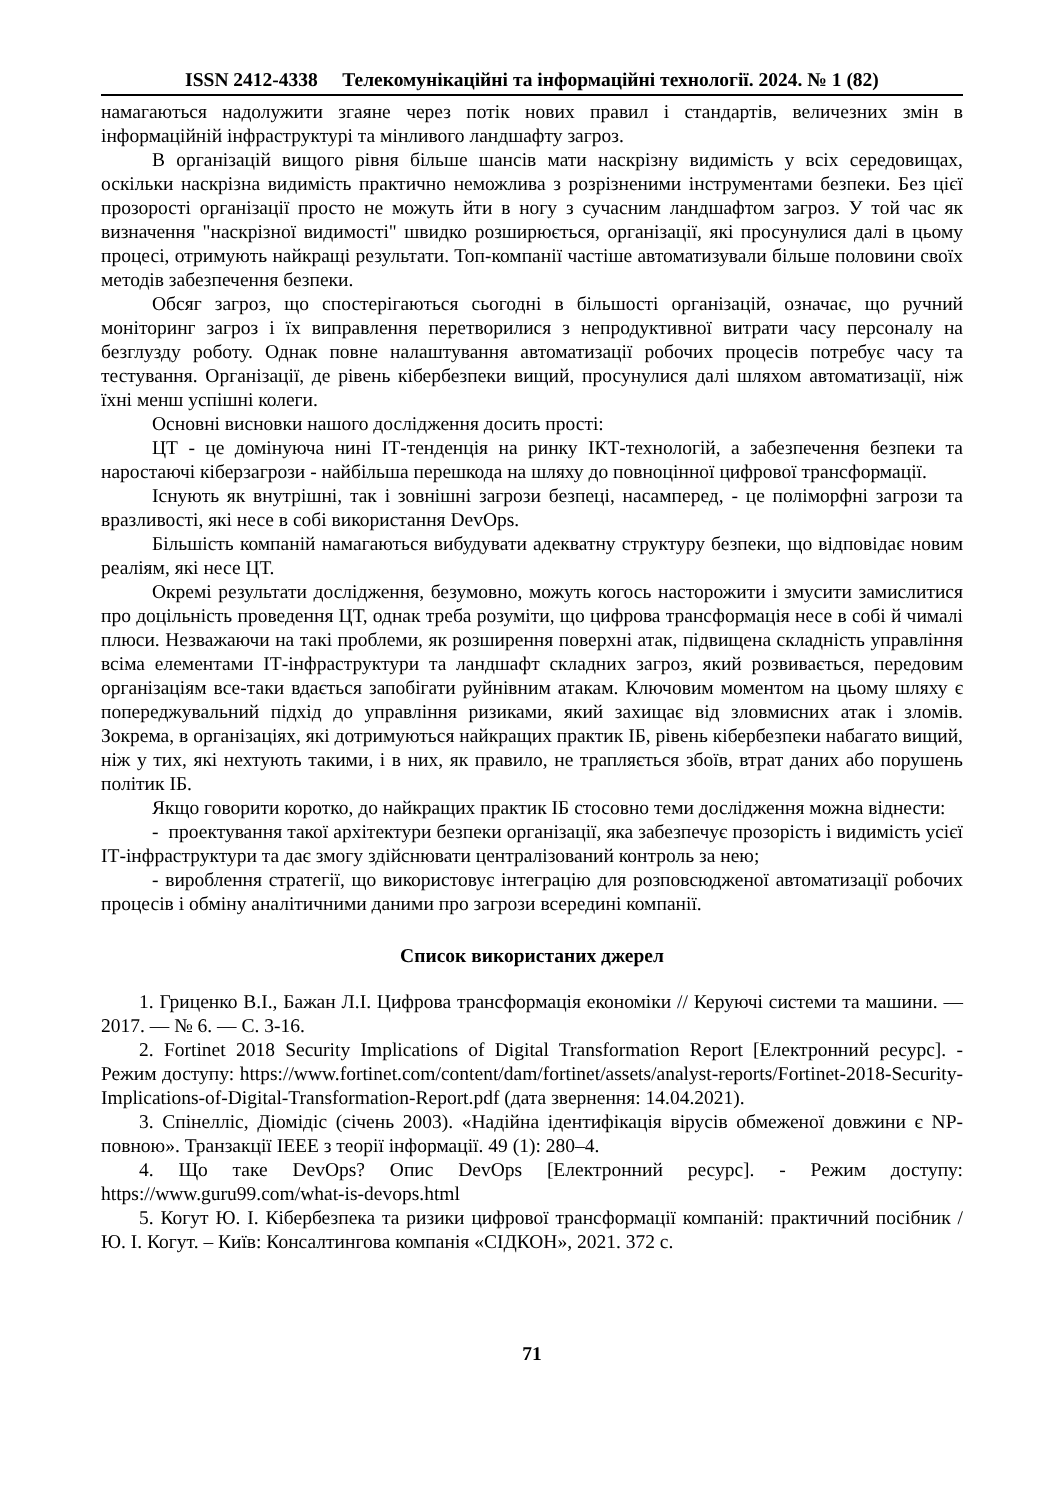ISSN 2412-4338 Телекомунікаційні та інформаційні технології. 2024. № 1 (82)
намагаються надолужити згаяне через потік нових правил і стандартів, величезних змін в інформаційній інфраструктурі та мінливого ландшафту загроз.
В організацій вищого рівня більше шансів мати наскрізну видимість у всіх середовищах, оскільки наскрізна видимість практично неможлива з розрізненими інструментами безпеки. Без цієї прозорості організації просто не можуть йти в ногу з сучасним ландшафтом загроз. У той час як визначення "наскрізної видимості" швидко розширюється, організації, які просунулися далі в цьому процесі, отримують найкращі результати. Топ-компанії частіше автоматизували більше половини своїх методів забезпечення безпеки.
Обсяг загроз, що спостерігаються сьогодні в більшості організацій, означає, що ручний моніторинг загроз і їх виправлення перетворилися з непродуктивної витрати часу персоналу на безглузду роботу. Однак повне налаштування автоматизації робочих процесів потребує часу та тестування. Організації, де рівень кібербезпеки вищий, просунулися далі шляхом автоматизації, ніж їхні менш успішні колеги.
Основні висновки нашого дослідження досить прості:
ЦТ - це домінуюча нині ІТ-тенденція на ринку ІКТ-технологій, а забезпечення безпеки та наростаючі кіберзагрози - найбільша перешкода на шляху до повноцінної цифрової трансформації.
Існують як внутрішні, так і зовнішні загрози безпеці, насамперед, - це поліморфні загрози та вразливості, які несе в собі використання DevOps.
Більшість компаній намагаються вибудувати адекватну структуру безпеки, що відповідає новим реаліям, які несе ЦТ.
Окремі результати дослідження, безумовно, можуть когось насторожити і змусити замислитися про доцільність проведення ЦТ, однак треба розуміти, що цифрова трансформація несе в собі й чималі плюси. Незважаючи на такі проблеми, як розширення поверхні атак, підвищена складність управління всіма елементами ІТ-інфраструктури та ландшафт складних загроз, який розвивається, передовим організаціям все-таки вдається запобігати руйнівним атакам. Ключовим моментом на цьому шляху є попереджувальний підхід до управління ризиками, який захищає від зловмисних атак і зломів. Зокрема, в організаціях, які дотримуються найкращих практик ІБ, рівень кібербезпеки набагато вищий, ніж у тих, які нехтують такими, і в них, як правило, не трапляється збоїв, втрат даних або порушень політик ІБ.
Якщо говорити коротко, до найкращих практик ІБ стосовно теми дослідження можна віднести:
- проектування такої архітектури безпеки організації, яка забезпечує прозорість і видимість усієї ІТ-інфраструктури та дає змогу здійснювати централізований контроль за нею;
- вироблення стратегії, що використовує інтеграцію для розповсюдженої автоматизації робочих процесів і обміну аналітичними даними про загрози всередині компанії.
Список використаних джерел
1. Гриценко В.І., Бажан Л.І. Цифрова трансформація економіки // Керуючі системи та машини. — 2017. — № 6. — С. 3-16.
2. Fortinet 2018 Security Implications of Digital Transformation Report [Електронний ресурс]. - Режим доступу: https://www.fortinet.com/content/dam/fortinet/assets/analyst-reports/Fortinet-2018-Security-Implications-of-Digital-Transformation-Report.pdf (дата звернення: 14.04.2021).
3. Спінелліс, Діомідіс (січень 2003). «Надійна ідентифікація вірусів обмеженої довжини є NP-повною». Транзакції IEEE з теорії інформації. 49 (1): 280–4.
4. Що таке DevOps? Опис DevOps [Електронний ресурс]. - Режим доступу: https://www.guru99.com/what-is-devops.html
5. Когут Ю. І. Кібербезпека та ризики цифрової трансформації компаній: практичний посібник / Ю. І. Когут. – Київ: Консалтингова компанія «СІДКОН», 2021. 372 с.
71